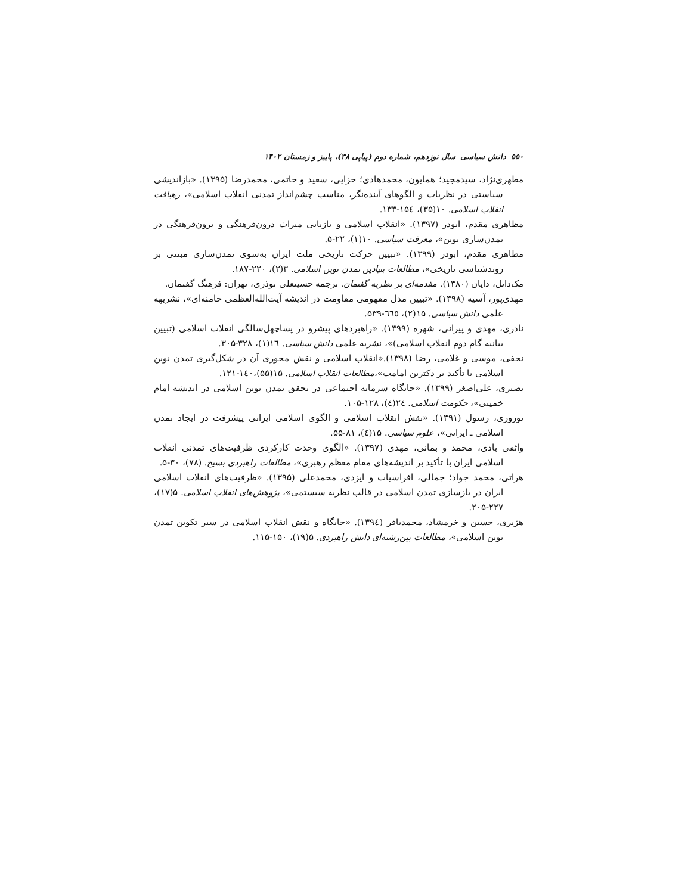۵۵۰ دانش سیاسی سال نوزدهم، شماره دوم (پیاپی ۳۸)، پاییز و زمستان ۱۴۰۲
مطهری‌نژاد، سیدمجید؛ همایون، محمدهادی؛ خزایی، سعید و حاتمی، محمدرضا (۱۳۹۵). «بازاندیشی سیاستی در نظریات و الگوهای آینده‌نگر، مناسب چشم‌انداز تمدنی انقلاب اسلامی»، رهیافت انقلاب اسلامی. ۱۰(۳۵)، ۱۵٤-۱۳۳.
مظاهری مقدم، ابوذر (۱۳۹۷). «انقلاب اسلامی و بازیابی میراث درون‌فرهنگی و برون‌فرهنگی در تمدن‌سازی نوین»، معرفت سیاسی. ۱۰(۱)، ۲۲-۵.
مظاهری مقدم، ابوذر (۱۳۹۹). «تبیین حرکت تاریخی ملت ایران به‌سوی تمدن‌سازی مبتنی بر روندشناسی تاریخی»، مطالعات بنیادین تمدن نوین اسلامی. ۳(۲)، ۲۲۰-۱۸۷.
مک‌دانل، دایان (۱۳۸۰). مقدمه‌ای بر نظریه گفتمان. ترجمه حسینعلی نوذری، تهران: فرهنگ گفتمان.
مهدی‌پور، آسیه (۱۳۹۸). «تبیین مدل مفهومی مقاومت در اندیشه آیت‌الله‌العظمی خامنه‌ای»، نشریهه علمی دانش سیاسی. ۱۵(۲)، ٦٦٥-۵۳۹.
نادری، مهدی و پیرانی، شهره (۱۳۹۹). «راهبردهای پیشرو در پساچهل‌سالگی انقلاب اسلامی (تبیین بیانیه گام دوم انقلاب اسلامی)»، نشریه علمی دانش سیاسی. ١٦(۱)، ۳۲۸-۳۰۵.
نجفی، موسی و غلامی، رضا (۱۳۹۸).«انقلاب اسلامی و نقش محوری آن در شکل‌گیری تمدن نوین اسلامی با تأکید بر دکترین امامت»،مطالعات انقلاب اسلامی. ۱۵(۵۵)،۱٤۰-۱۲۱.
نصیری، علی‌اصغر (۱۳۹۹). «جایگاه سرمایه اجتماعی در تحقق تمدن نوین اسلامی در اندیشه امام خمینی»، حکومت اسلامی. ۲٤(٤)، ۱۲۸-۱۰۵.
نوروزی، رسول (۱۳۹۱). «نقش انقلاب اسلامی و الگوی اسلامی ایرانی پیشرفت در ایجاد تمدن اسلامی ـ ایرانی»، علوم سیاسی. ۱۵(٤)، ۸۱-۵۵.
واثقی بادی، محمد و بمانی، مهدی (۱۳۹۷). «الگوی وحدت کارکردی ظرفیت‌های تمدنی انقلاب اسلامی ایران با تأکید بر اندیشه‌های مقام معظم رهبری»، مطالعات راهبردی بسیج. (۷۸)، ۳۰-۵.
هراتی، محمد جواد؛ جمالی، افراسیاب و ایزدی، محمدعلی (۱۳۹۵). «ظرفیت‌های انقلاب اسلامی ایران در بازسازی تمدن اسلامی در قالب نظریه سیستمی»، پژوهش‌های انقلاب اسلامی. ۵(۱۷)، ۲۲۷-۲۰۵.
هژیری، حسین و خرمشاد، محمدباقر (۱۳۹٤). «جایگاه و نقش انقلاب اسلامی در سیر تکوین تمدن نوین اسلامی»، مطالعات بین‌رشته‌ای دانش راهبردی. ۵(۱۹)، ۱۵۰-۱۱۵.